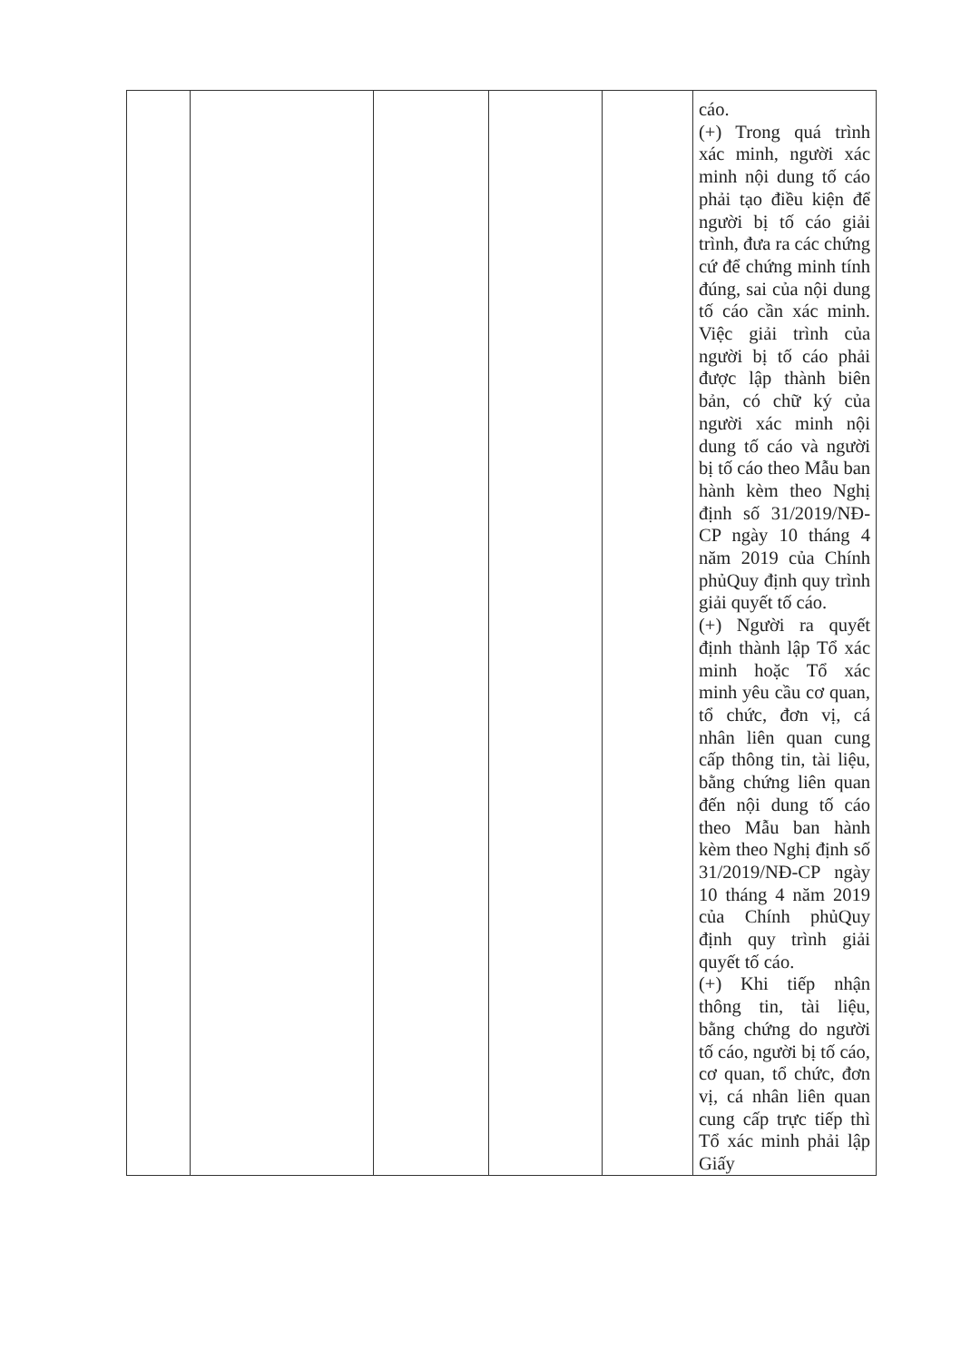| | | | | | cáo. (+) Trong quá trình xác minh, người xác minh nội dung tố cáo phải tạo điều kiện để người bị tố cáo giải trình, đưa ra các chứng cứ để chứng minh tính đúng, sai của nội dung tố cáo cần xác minh. Việc giải trình của người bị tố cáo phải được lập thành biên bản, có chữ ký của người xác minh nội dung tố cáo và người bị tố cáo theo Mẫu ban hành kèm theo Nghị định số 31/2019/NĐ-CP ngày 10 tháng 4 năm 2019 của Chính phủQuy định quy trình giải quyết tố cáo. (+) Người ra quyết định thành lập Tổ xác minh hoặc Tổ xác minh yêu cầu cơ quan, tổ chức, đơn vị, cá nhân liên quan cung cấp thông tin, tài liệu, bằng chứng liên quan đến nội dung tố cáo theo Mẫu ban hành kèm theo Nghị định số 31/2019/NĐ-CP ngày 10 tháng 4 năm 2019 của Chính phủQuy định quy trình giải quyết tố cáo. (+) Khi tiếp nhận thông tin, tài liệu, bằng chứng do người tố cáo, người bị tố cáo, cơ quan, tổ chức, đơn vị, cá nhân liên quan cung cấp trực tiếp thì Tổ xác minh phải lập Giấy |